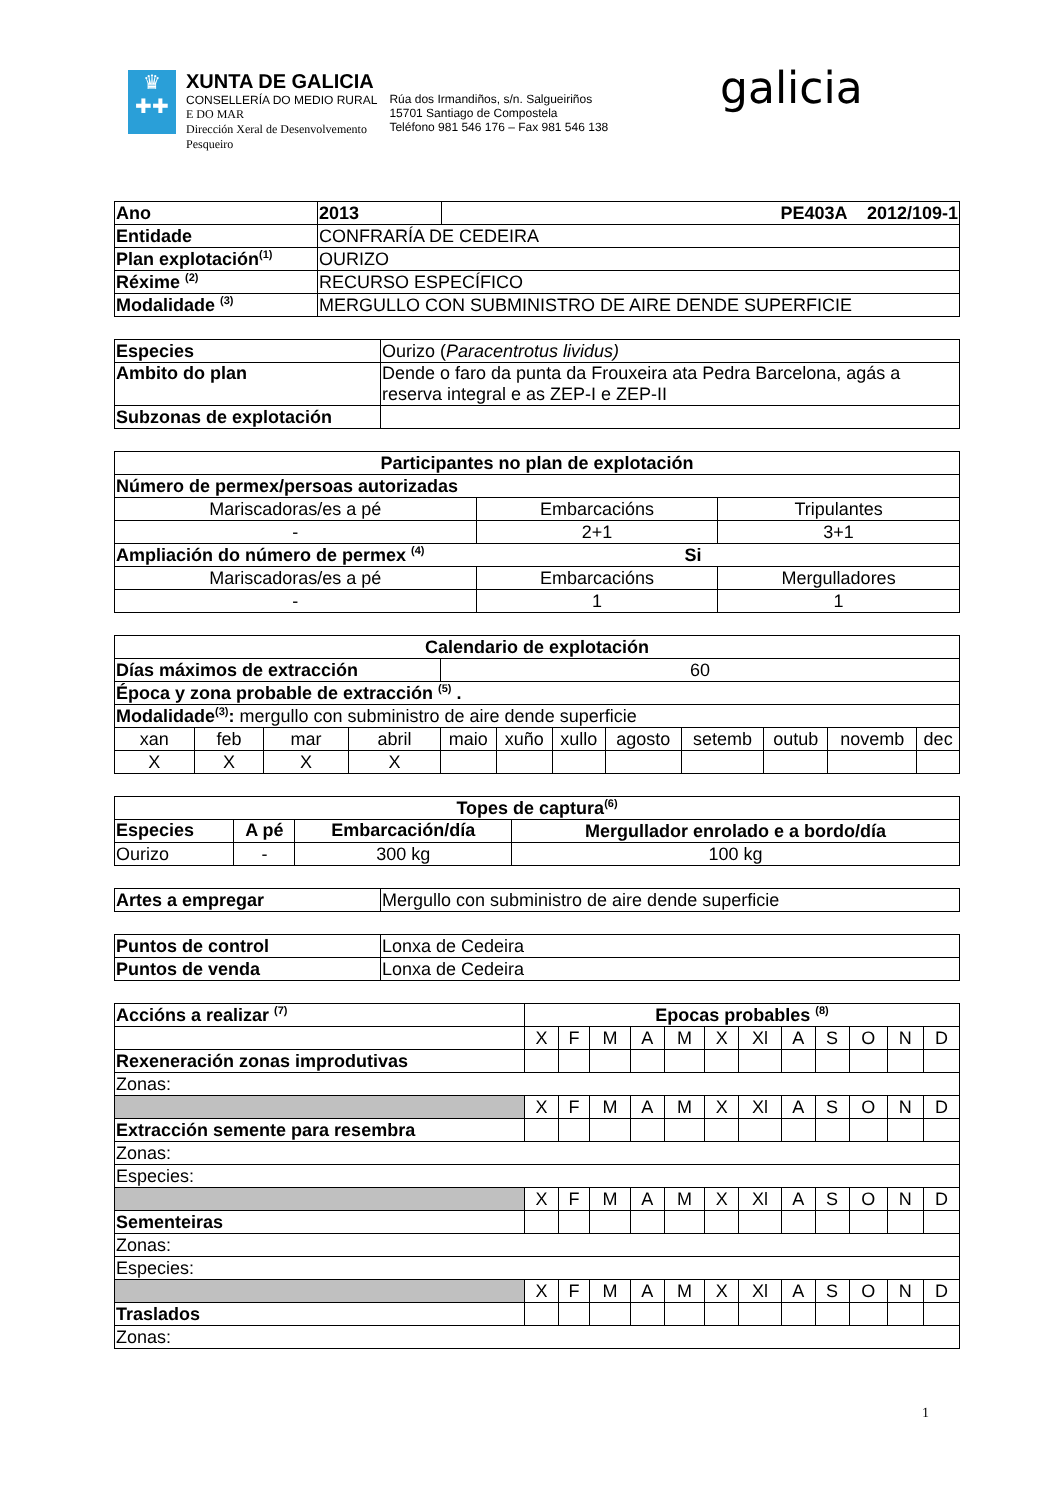♛
✚✚
XUNTA DE GALICIA
CONSELLERÍA DO MEDIO RURAL
E DO MAR
Dirección Xeral de Desenvolvemento
Pesqueiro
Rúa dos Irmandiños, s/n. Salgueiriños
15701 Santiago de Compostela
Teléfono 981 546 176 – Fax 981 546 138
galicia
| Ano | 2013 | PE403A 2012/109-1 |
| Entidade | CONFRARÍA DE CEDEIRA | |
| Plan explotación<sup>(1)</sup> | OURIZO | |
| Réxime <sup>(2)</sup> | RECURSO ESPECÍFICO | |
| Modalidade <sup>(3)</sup> | MERGULLO CON SUBMINISTRO DE AIRE DENDE SUPERFICIE | |
| Especies | Ourizo ( Paracentrotus lividus) |
| Ambito do plan | Dende o faro da punta da Frouxeira ata Pedra Barcelona, agás a reserva integral e as ZEP-I e ZEP-II |
| Subzonas de explotación | |
| Participantes no plan de explotación | | |
| --- | --- | --- |
| Número de permex/persoas autorizadas | | |
| Mariscadoras/es a pé | Embarcacións | Tripulantes |
| - | 2+1 | 3+1 |
| Ampliación do número de permex <sup>(4)</sup> Si | | |
| Mariscadoras/es a pé | Embarcacións | Mergulladores |
| - | 1 | 1 |
| Calendario de explotación | | | | | | | | | | | |
| --- | --- | --- | --- | --- | --- | --- | --- | --- | --- | --- | --- |
| Días máximos de extracción | | | | 60 | | | | | | | |
| Época y zona probable de extracción <sup>(5)</sup> . | | | | | | | | | | | |
| Modalidade<sup>(3)</sup>: mergullo con subministro de aire dende superficie | | | | | | | | | | | |
| xan | feb | mar | abril | maio | xuño | xullo | agosto | setemb | outub | novemb | dec |
| X | X | X | X | | | | | | | | |
| Topes de captura<sup>(6)</sup> | | | |
| --- | --- | --- | --- |
| Especies | A pé | Embarcación/día | Mergullador enrolado e a bordo/día |
| Ourizo | - | 300 kg | 100 kg |
| Artes a empregar | Mergullo con subministro de aire dende superficie |
| Puntos de control | Lonxa de Cedeira |
| Puntos de venda | Lonxa de Cedeira |
| Accións a realizar <sup>(7)</sup> | Epocas probables <sup>(8)</sup> | | | | | | | | | | | |
| | X | F | M | A | M | X | Xl | A | S | O | N | D |
| Rexeneración zonas improdutivas | | | | | | | | | | | | |
| Zonas: | | | | | | | | | | | | |
| | X | F | M | A | M | X | Xl | A | S | O | N | D |
| Extracción semente para resembra | | | | | | | | | | | | |
| Zonas: | | | | | | | | | | | | |
| Especies: | | | | | | | | | | | | |
| | X | F | M | A | M | X | Xl | A | S | O | N | D |
| Sementeiras | | | | | | | | | | | | |
| Zonas: | | | | | | | | | | | | |
| Especies: | | | | | | | | | | | | |
| | X | F | M | A | M | X | Xl | A | S | O | N | D |
| Traslados | | | | | | | | | | | | |
| Zonas: | | | | | | | | | | | | |
1